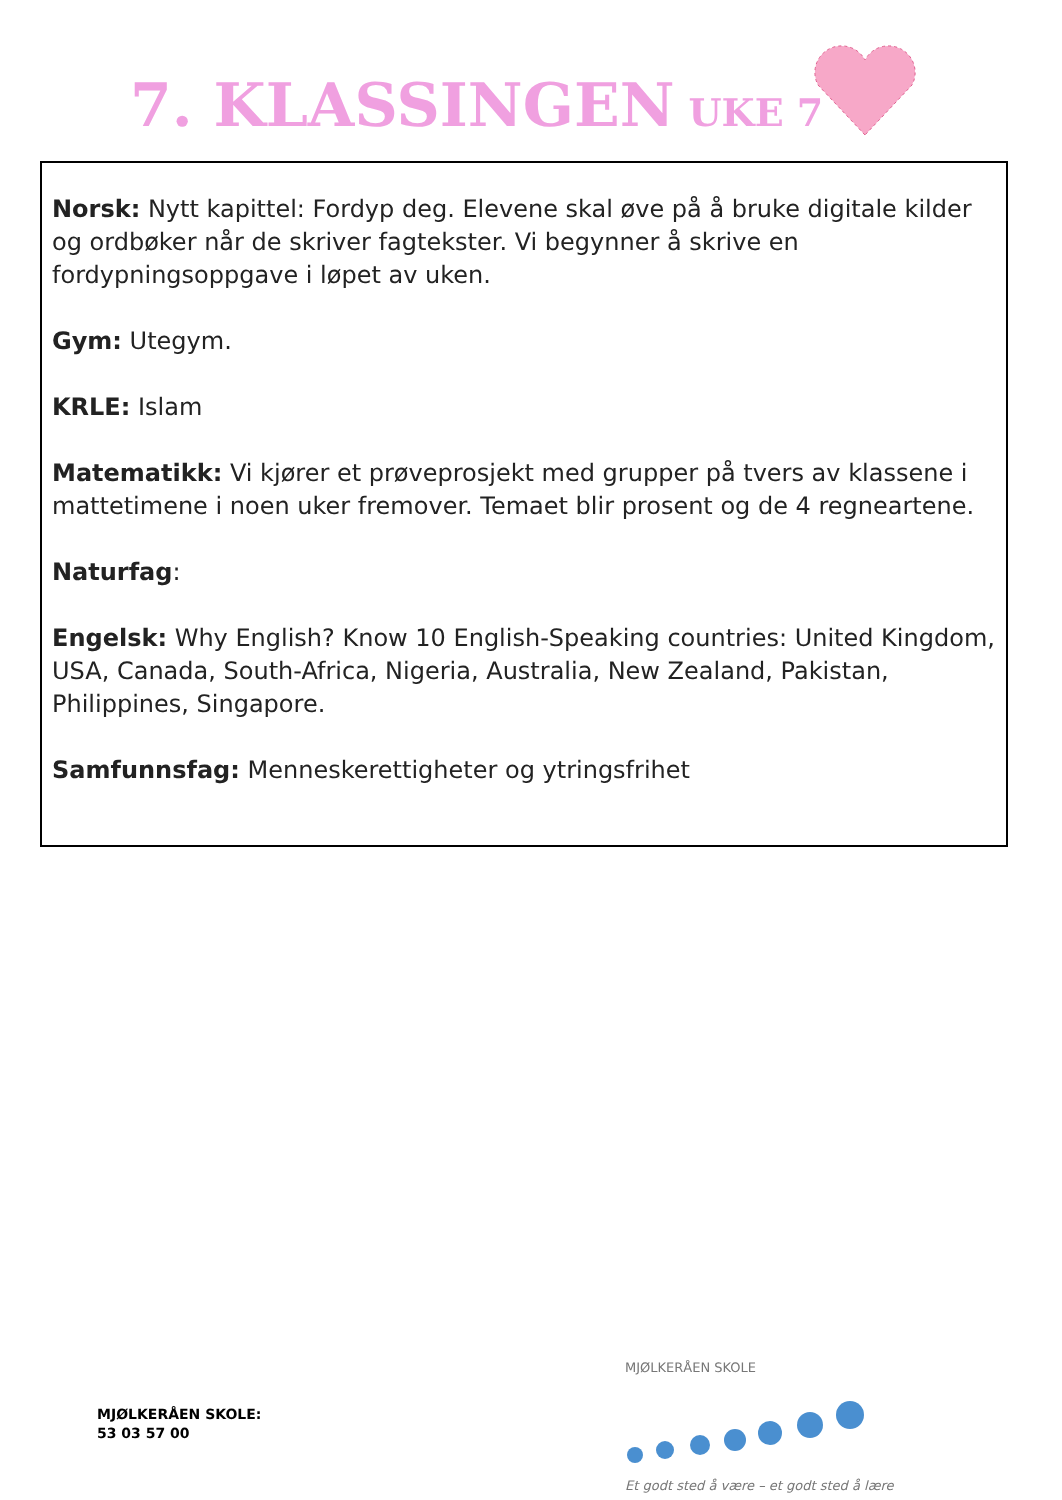7. KLASSINGEN UKE 7
Norsk: Nytt kapittel: Fordyp deg. Elevene skal øve på å bruke digitale kilder og ordbøker når de skriver fagtekster. Vi begynner å skrive en fordypningsoppgave i løpet av uken.
Gym: Utegym.
KRLE: Islam
Matematikk: Vi kjører et prøveprosjekt med grupper på tvers av klassene i mattetimene i noen uker fremover. Temaet blir prosent og de 4 regneartene.
Naturfag:
Engelsk: Why English? Know 10 English-Speaking countries: United Kingdom, USA, Canada, South-Africa, Nigeria, Australia, New Zealand, Pakistan, Philippines, Singapore.
Samfunnsfag: Menneskerettigheter og ytringsfrihet
MJØLKERÅEN SKOLE:
53 03 57 00
MJØLKERÅEN SKOLE
Et godt sted å være – et godt sted å lære